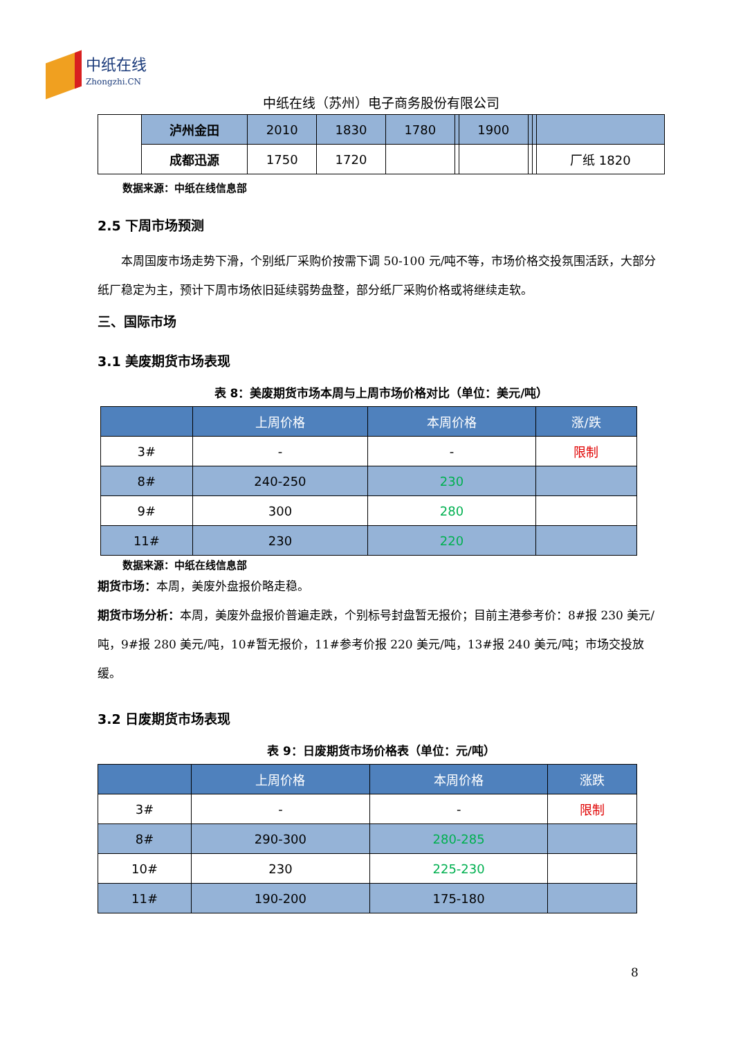中纸在线
Zhongzhi.CN
中纸在线（苏州）电子商务股份有限公司
| | 泸州金田 | 2010 | 1830 | 1780 | | 1900 | | | |
| | 成都迅源 | 1750 | 1720 | | | | | | 厂纸 1820 |
数据来源：中纸在线信息部
2.5 下周市场预测
  本周国废市场走势下滑，个别纸厂采购价按需下调 50-100 元/吨不等，市场价格交投氛围活跃，大部分纸厂稳定为主，预计下周市场依旧延续弱势盘整，部分纸厂采购价格或将继续走软。
三、国际市场
3.1 美废期货市场表现
表 8：美废期货市场本周与上周市场价格对比（单位：美元/吨）
| | 上周价格 | 本周价格 | 涨/跌 |
| --- | --- | --- | --- |
| 3# | - | - | 限制 |
| 8# | 240-250 | 230 | |
| 9# | 300 | 280 | |
| 11# | 230 | 220 | |
数据来源：中纸在线信息部
期货市场：本周，美废外盘报价略走稳。
期货市场分析：本周，美废外盘报价普遍走跌，个别标号封盘暂无报价；目前主港参考价：8#报 230 美元/吨，9#报 280 美元/吨，10#暂无报价，11#参考价报 220 美元/吨，13#报 240 美元/吨；市场交投放缓。
3.2 日废期货市场表现
表 9：日废期货市场价格表（单位：元/吨）
| | 上周价格 | 本周价格 | 涨跌 |
| --- | --- | --- | --- |
| 3# | - | - | 限制 |
| 8# | 290-300 | 280-285 | |
| 10# | 230 | 225-230 | |
| 11# | 190-200 | 175-180 | |
8